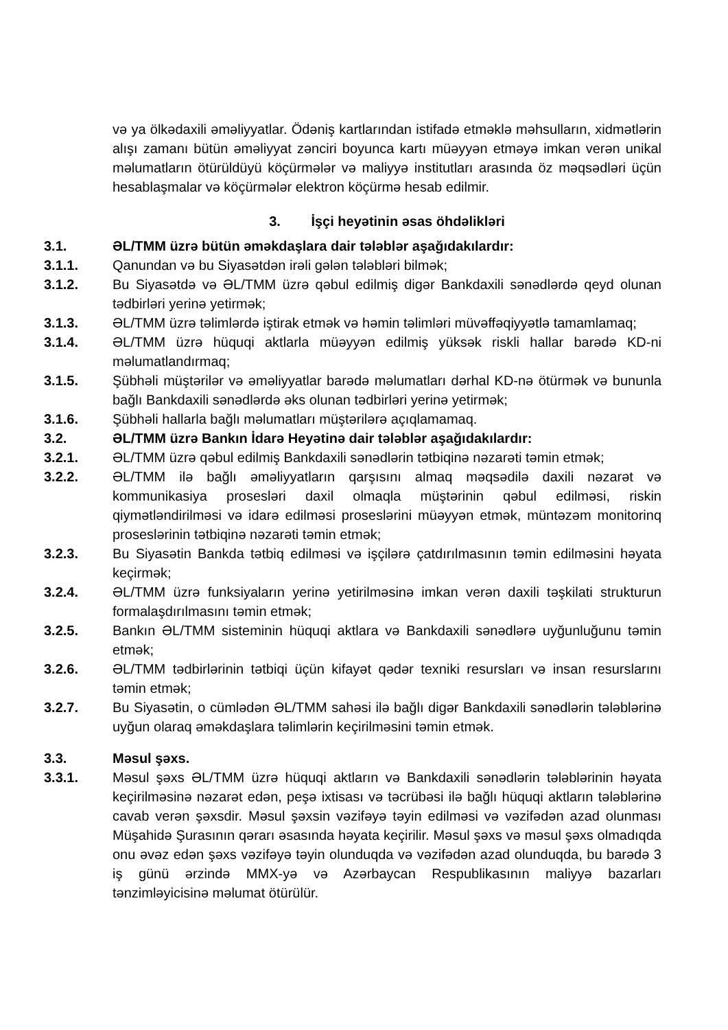və ya ölkədaxili əməliyyatlar. Ödəniş kartlarından istifadə etməklə məhsulların, xidmətlərin alışı zamanı bütün əməliyyat zənciri boyunca kartı müəyyən etməyə imkan verən unikal məlumatların ötürüldüyü köçürmələr və maliyyə institutları arasında öz məqsədləri üçün hesablaşmalar və köçürmələr elektron köçürmə hesab edilmir.
3. İşçi heyətinin əsas öhdəlikləri
3.1. ƏL/TMM üzrə bütün əməkdaşlara dair tələblər aşağıdakılardır:
3.1.1. Qanundan və bu Siyasətdən irəli gələn tələbləri bilmək;
3.1.2. Bu Siyasətdə və ƏL/TMM üzrə qəbul edilmiş digər Bankdaxili sənədlərdə qeyd olunan tədbirləri yerinə yetirmək;
3.1.3. ƏL/TMM üzrə təlimlərdə iştirak etmək və həmin təlimləri müvəffəqiyyətlə tamamlamaq;
3.1.4. ƏL/TMM üzrə hüquqi aktlarla müəyyən edilmiş yüksək riskli hallar barədə KD-ni məlumatlandırmaq;
3.1.5. Şübhəli müştərilər və əməliyyatlar barədə məlumatları dərhal KD-nə ötürmək və bununla bağlı Bankdaxili sənədlərdə əks olunan tədbirləri yerinə yetirmək;
3.1.6. Şübhəli hallarla bağlı məlumatları müştərilərə açıqlamamaq.
3.2. ƏL/TMM üzrə Bankın İdarə Heyətinə dair tələblər aşağıdakılardır:
3.2.1. ƏL/TMM üzrə qəbul edilmiş Bankdaxili sənədlərin tətbiqinə nəzarəti təmin etmək;
3.2.2. ƏL/TMM ilə bağlı əməliyyatların qarşısını almaq məqsədilə daxili nəzarət və kommunikasiya prosesləri daxil olmaqla müştərinin qəbul edilməsi, riskin qiymətləndirilməsi və idarə edilməsi proseslərini müəyyən etmək, müntəzəm monitorinq proseslərinin tətbiqinə nəzarəti təmin etmək;
3.2.3. Bu Siyasətin Bankda tətbiq edilməsi və işçilərə çatdırılmasının təmin edilməsini həyata keçirmək;
3.2.4. ƏL/TMM üzrə funksiyaların yerinə yetirilməsinə imkan verən daxili təşkilati strukturun formalaşdırılmasını təmin etmək;
3.2.5. Bankın ƏL/TMM sisteminin hüquqi aktlara və Bankdaxili sənədlərə uyğunluğunu təmin etmək;
3.2.6. ƏL/TMM tədbirlərinin tətbiqi üçün kifayət qədər texniki resursları və insan resurslarını təmin etmək;
3.2.7. Bu Siyasətin, o cümlədən ƏL/TMM sahəsi ilə bağlı digər Bankdaxili sənədlərin tələblərinə uyğun olaraq əməkdaşlara təlimlərin keçirilməsini təmin etmək.
3.3. Məsul şəxs.
3.3.1. Məsul şəxs ƏL/TMM üzrə hüquqi aktların və Bankdaxili sənədlərin tələblərinin həyata keçirilməsinə nəzarət edən, peşə ixtisası və təcrübəsi ilə bağlı hüquqi aktların tələblərinə cavab verən şəxsdir. Məsul şəxsin vəzifəyə təyin edilməsi və vəzifədən azad olunması Müşahidə Şurasının qərarı əsasında həyata keçirilir. Məsul şəxs və məsul şəxs olmadıqda onu əvəz edən şəxs vəzifəyə təyin olunduqda və vəzifədən azad olunduqda, bu barədə 3 iş günü ərzində MMX-yə və Azərbaycan Respublikasının maliyyə bazarları tənzimləyicisinə məlumat ötürülür.